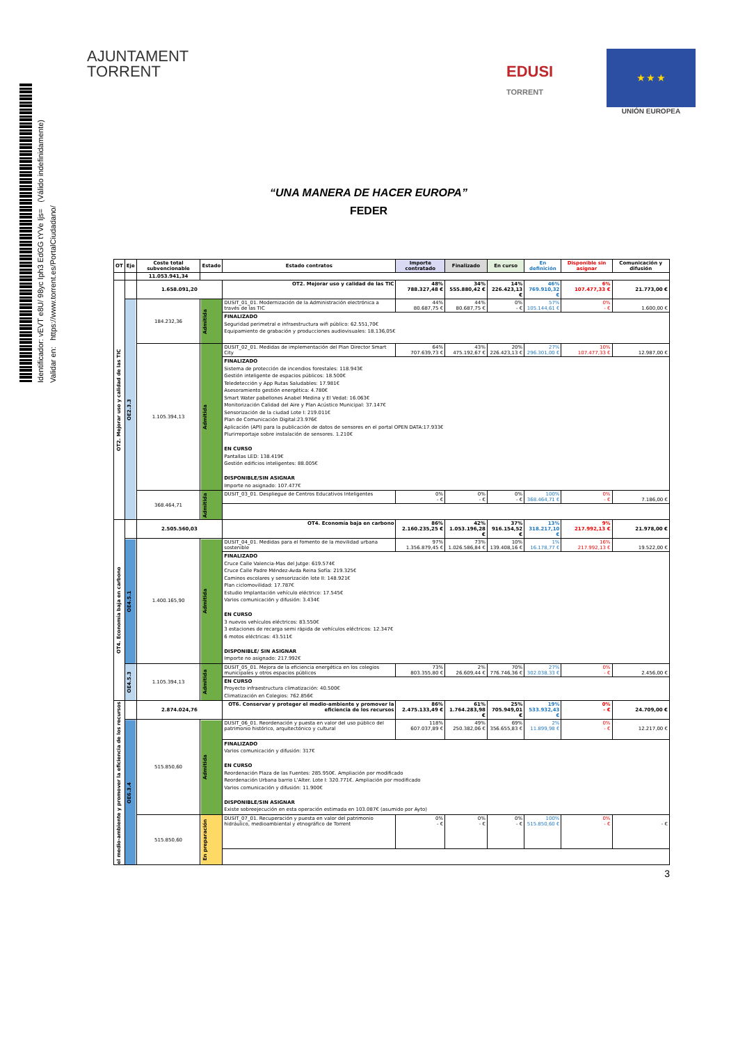Identificador: vEVT e8U/ 98yc Iph3 EdGG tYVe Ijs= (Válido indefinidamente)
Validar en: https://www.torrent.es/PortalCiudadano/
AJUNTAMENT
TORRENT
EDUSI
TORRENT
★ ★ ★
UNIÓN EUROPEA
“UNA MANERA DE HACER EUROPA”
FEDER
| OT | Eje | Coste total subvencionable | Estado | Estado contratos | Importe contratado | Finalizado | En curso | En definición | Disponible sin asignar | Comunicación y difusión |
| --- | --- | --- | --- | --- | --- | --- | --- | --- | --- | --- |
| | | 11.053.941,34 | | | | | | | | |
| OT2. Mejorar uso y calidad de las TIC | | 1.658.091,20 | | OT2. Mejorar uso y calidad de las TIC | 48% 788.327,48 € | 34% 555.880,42 € | 14% 226.423,13 € | 46% 769.910,32 € | 6% 107.477,33 € | 21.773,00 € |
| | OE2.3.3 | 184.232,36 | Admitida | DUSIT_01_01. Modernización de la Administración electrónica a través de las TIC | 44% 80.687,75 € | 44% 80.687,75 € | 0% - € | 57% 105.144,61 € | 0% - € | 1.600,00 € |
| | | | | FINALIZADO Seguridad perimetral e infraestructura wifi público: 62.551,70€ Equipamiento de grabación y producciones audiovisuales: 18.136,05€ | | | | | | |
| | | 1.105.394,13 | Admitida | DUSIT_02_01. Medidas de implementación del Plan Director Smart City | 64% 707.639,73 € | 43% 475.192,67 € | 20% 226.423,13 € | 27% 296.301,00 € | 10% 107.477,33 € | 12.987,00 € |
| | | | | FINALIZADO Sistema de protección de incendios forestales: 118.943€ Gestión inteligente de espacios públicos: 18.500€ Teledetección y App Rutas Saludables: 17.981€ Asesoramiento gestión energética: 4.780€ Smart Water pabellones Anabel Medina y El Vedat: 16.063€ Monitorización Calidad del Aire y Plan Acústico Municipal: 37.147€ Sensorización de la ciudad Lote I: 219.011€ Plan de Comunicación Digital:23.976€ Aplicación (API) para la publicación de datos de sensores en el portal OPEN DATA:17.933€ Plurirreportaje sobre instalación de sensores. 1.210€ EN CURSO Pantallas LED: 138.419€ Gestión edificios inteligentes: 88.005€ DISPONIBLE/SIN ASIGNAR Importe no asignado: 107.477€ | | | | | | |
| | | 368.464,71 | Admitida | DUSIT_03_01. Despliegue de Centros Educativos Inteligentes | 0% - € | 0% - € | 0% - € | 100% 368.464,71 € | 0% - € | 7.186,00 € |
| OT4. Economía baja en carbono | | 2.505.560,03 | | OT4. Economía baja en carbono | 86% 2.160.235,25 € | 42% 1.053.196,28 € | 37% 916.154,52 € | 13% 318.217,10 € | 9% 217.992,13 € | 21.978,00 € |
| | OE4.5.1 | 1.400.165,90 | Admitida | DUSIT_04_01. Medidas para el fomento de la movilidad urbana sostenible | 97% 1.356.879,45 € | 73% 1.026.586,84 € | 10% 139.408,16 € | 1% 16.178,77 € | 16% 217.992,13 € | 19.522,00 € |
| | | | | FINALIZADO Cruce Calle Valencia-Mas del Jutge: 619.574€ Cruce Calle Padre Méndez-Avda Reina Sofía: 219.325€ Caminos escolares y sensorización lote II: 148.921€ Plan ciclomovilidad: 17.787€ Estudio Implantación vehículo eléctrico: 17.545€ Varios comunicación y difusión: 3.434€ EN CURSO 3 nuevos vehículos eléctricos: 83.550€ 3 estaciones de recarga semi rápida de vehículos eléctricos: 12.347€ 6 motos eléctricas: 43.511€ DISPONIBLE/ SIN ASIGNAR Importe no asignado: 217.992€ | | | | | | |
| | OE4.5.3 | 1.105.394,13 | Admitida | DUSIT_05_01. Mejora de la eficiencia energética en los colegios municipales y otros espacios públicos | 73% 803.355,80 € | 2% 26.609,44 € | 70% 776.746,36 € | 27% 302.038,33 € | 0% - € | 2.456,00 € |
| | | | | EN CURSO Proyecto infraestructura climatización: 40.500€ Climatización en Colegios: 762.856€ | | | | | | |
| el medio-ambiente y promover la eficiencia de los recursos | | 2.874.024,76 | | OT6. Conservar y proteger el medio-ambiente y promover la eficiencia de los recursos | 86% 2.475.133,49 € | 61% 1.764.283,98 € | 25% 705.949,01 € | 19% 533.932,43 € | 0% - € | 24.709,00 € |
| | OE6.3.4 | 515.850,60 | Admitida | DUSIT_06_01. Reordenación y puesta en valor del uso público del patrimonio histórico, arquitectónico y cultural | 118% 607.037,89 € | 49% 250.382,06 € | 69% 356.655,83 € | 2% 11.899,98 € | 0% - € | 12.217,00 € |
| | | | | FINALIZADO Varios comunicación y difusión: 317€ EN CURSO Reordenación Plaza de las Fuentes: 285.950€. Ampliación por modificado Reordenación Urbana barrio L'Alter. Lote I: 320.771€. Ampliación por modificado Varios comunicación y difusión: 11.900€ DISPONIBLE/SIN ASIGNAR Existe sobreejecución en esta operación estimada en 103.087€ (asumido por Ayto) | | | | | | |
| | | 515.850,60 | En preparación | DUSIT_07_01. Recuperación y puesta en valor del patrimonio hidráulico, medioambiental y etnográfico de Torrent | 0% - € | 0% - € | 0% - € | 100% 515.850,60 € | 0% - € | - € |
3